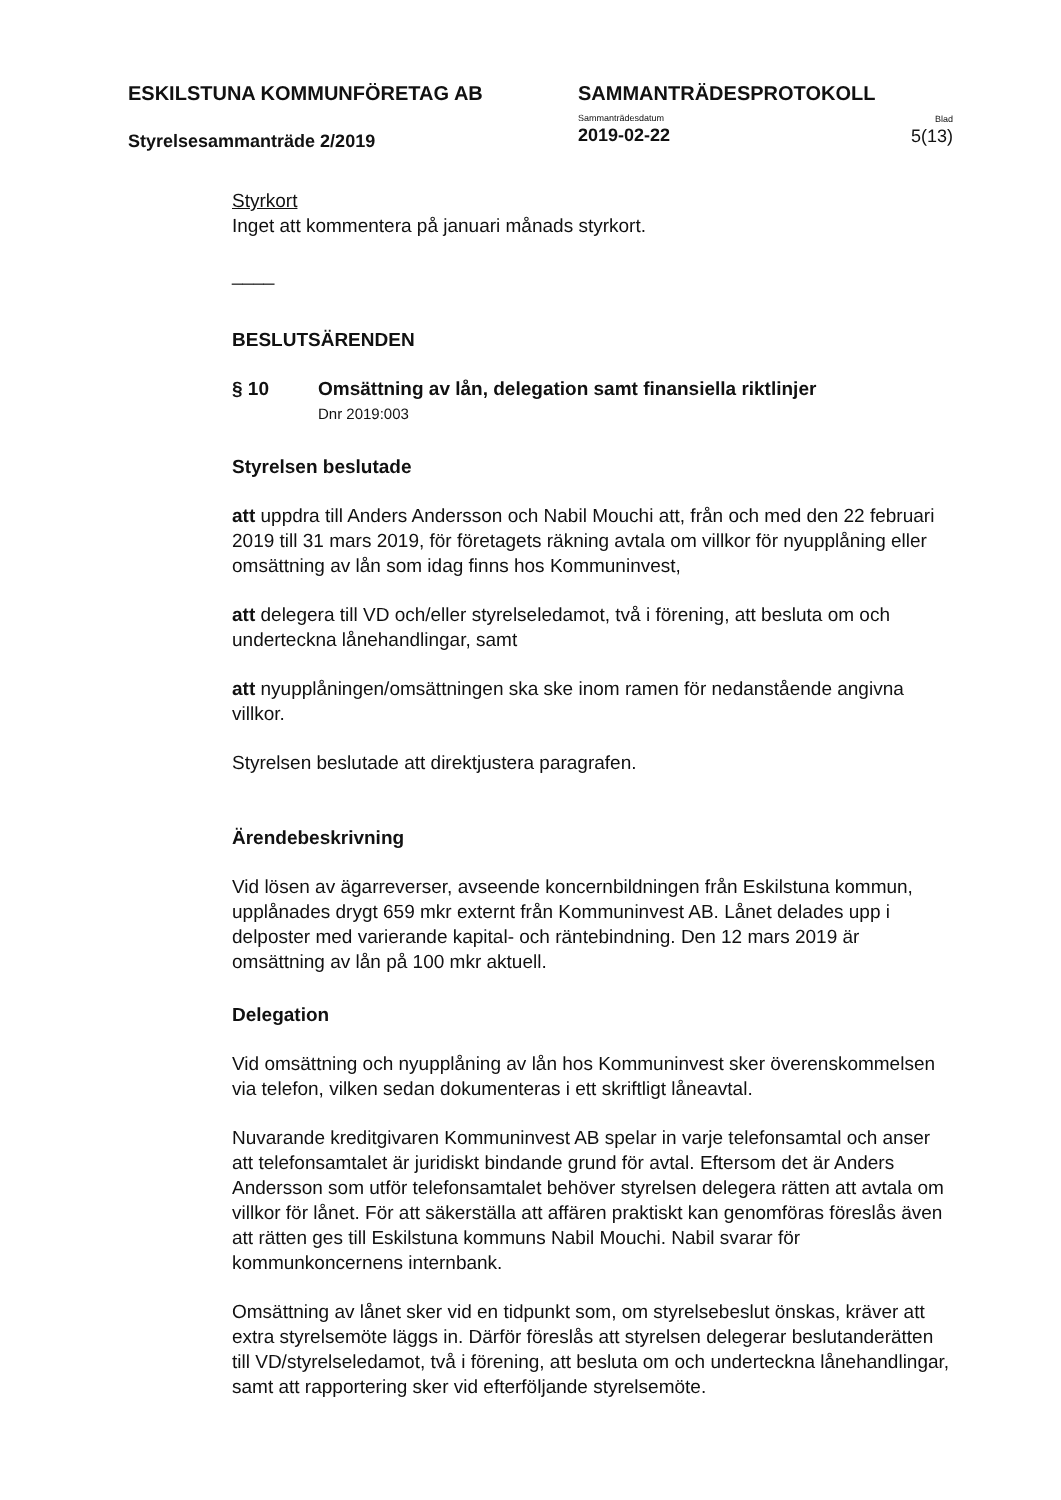ESKILSTUNA KOMMUNFÖRETAG AB
Styrelsesammanträde 2/2019
SAMMANTRÄDESPROTOKOLL
Sammanträdesdatum
2019-02-22
Blad
5(13)
Styrkort
Inget att kommentera på januari månads styrkort.
____
BESLUTSÄRENDEN
§ 10 Omsättning av lån, delegation samt finansiella riktlinjer
Dnr 2019:003
Styrelsen beslutade
att uppdra till Anders Andersson och Nabil Mouchi att, från och med den 22 februari 2019 till 31 mars 2019, för företagets räkning avtala om villkor för nyupplåning eller omsättning av lån som idag finns hos Kommuninvest,
att delegera till VD och/eller styrelseledamot, två i förening, att besluta om och underteckna lånehandlingar, samt
att nyupplåningen/omsättningen ska ske inom ramen för nedanstående angivna villkor.
Styrelsen beslutade att direktjustera paragrafen.
Ärendebeskrivning
Vid lösen av ägarreverser, avseende koncernbildningen från Eskilstuna kommun, upplånades drygt 659 mkr externt från Kommuninvest AB. Lånet delades upp i delposter med varierande kapital- och räntebindning. Den 12 mars 2019 är omsättning av lån på 100 mkr aktuell.
Delegation
Vid omsättning och nyupplåning av lån hos Kommuninvest sker överenskommelsen via telefon, vilken sedan dokumenteras i ett skriftligt låneavtal.
Nuvarande kreditgivaren Kommuninvest AB spelar in varje telefonsamtal och anser att telefonsamtalet är juridiskt bindande grund för avtal. Eftersom det är Anders Andersson som utför telefonsamtalet behöver styrelsen delegera rätten att avtala om villkor för lånet. För att säkerställa att affären praktiskt kan genomföras föreslås även att rätten ges till Eskilstuna kommuns Nabil Mouchi. Nabil svarar för kommunkoncernens internbank.
Omsättning av lånet sker vid en tidpunkt som, om styrelsebeslut önskas, kräver att extra styrelsemöte läggs in. Därför föreslås att styrelsen delegerar beslutanderätten till VD/styrelseledamot, två i förening, att besluta om och underteckna lånehandlingar, samt att rapportering sker vid efterföljande styrelsemöte.